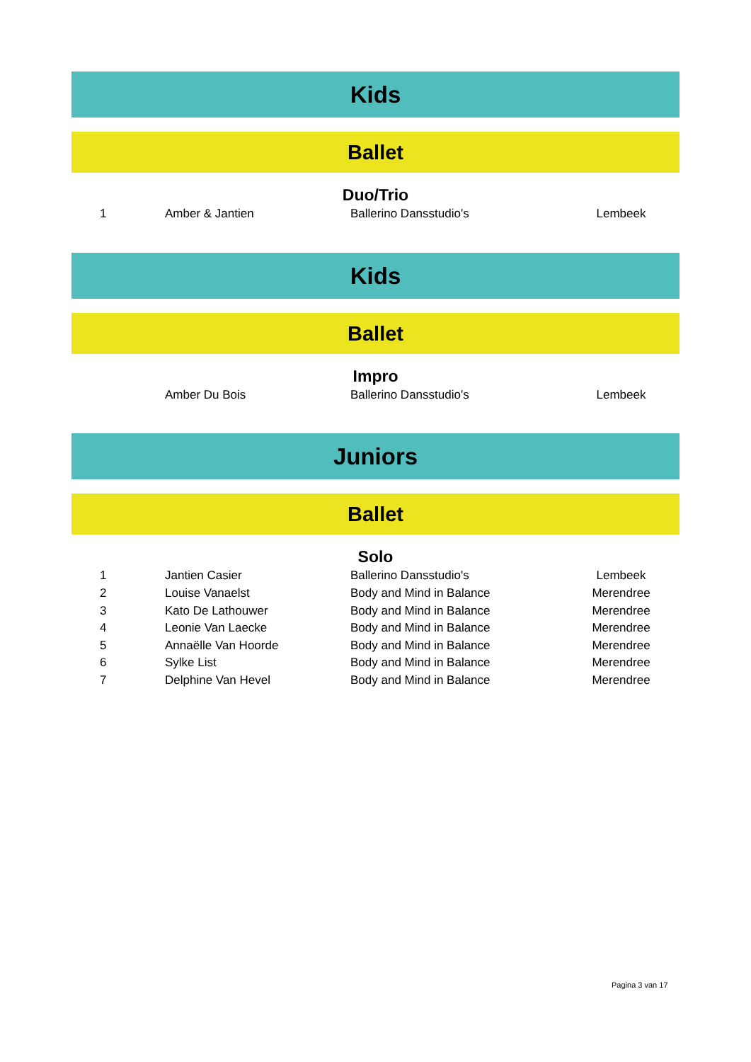Kids
Ballet
Duo/Trio
| 1 | Amber & Jantien | Ballerino Dansstudio's | Lembeek |
Kids
Ballet
Impro
| | Amber Du Bois | Ballerino Dansstudio's | Lembeek |
Juniors
Ballet
Solo
| 1 | Jantien Casier | Ballerino Dansstudio's | Lembeek |
| 2 | Louise Vanaelst | Body and Mind in Balance | Merendree |
| 3 | Kato De Lathouwer | Body and Mind in Balance | Merendree |
| 4 | Leonie Van Laecke | Body and Mind in Balance | Merendree |
| 5 | Annaëlle Van Hoorde | Body and Mind in Balance | Merendree |
| 6 | Sylke List | Body and Mind in Balance | Merendree |
| 7 | Delphine Van Hevel | Body and Mind in Balance | Merendree |
Pagina 3 van 17